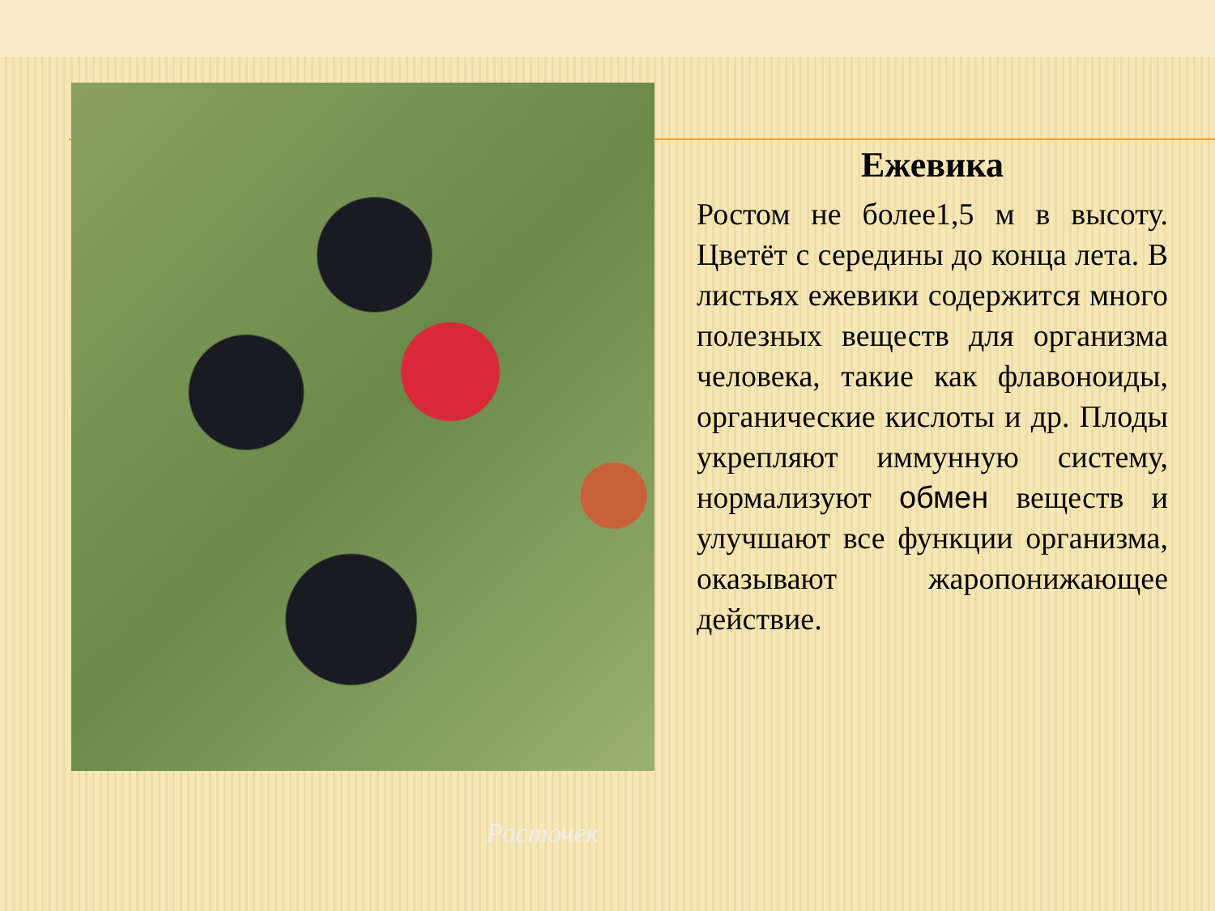Росточек
Ежевика
Ростом не более1,5 м в высоту. Цветёт с середины до конца лета. В листьях ежевики содержится много полезных веществ для организма человека, такие как флавоноиды, органические кислоты и др. Плоды укрепляют иммунную систему, нормализуют обмен веществ и улучшают все функции организма, оказывают жаропонижающее действие.